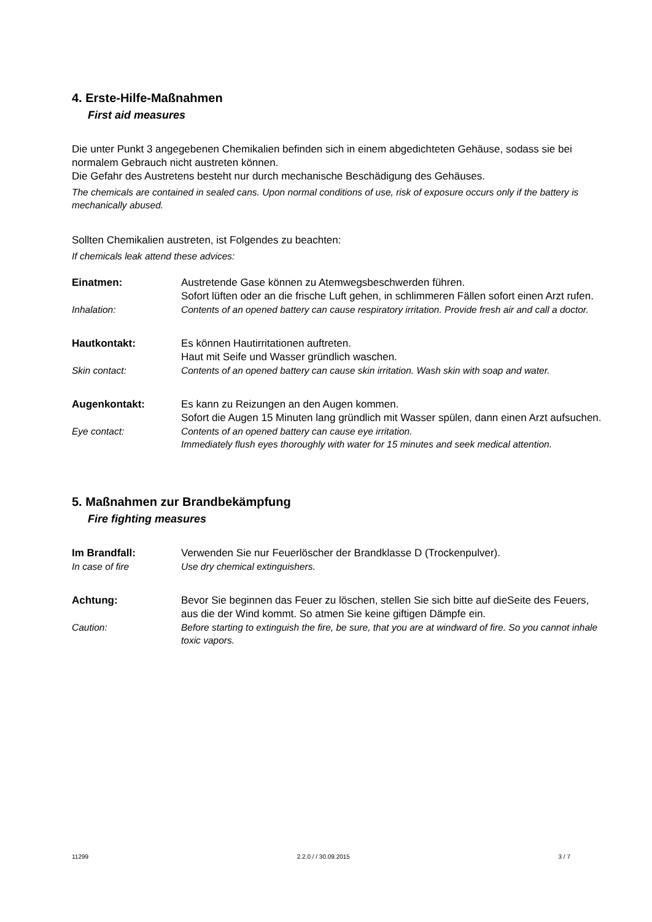4. Erste-Hilfe-Maßnahmen
First aid measures
Die unter Punkt 3 angegebenen Chemikalien befinden sich in einem abgedichteten Gehäuse, sodass sie bei normalem Gebrauch nicht austreten können.
Die Gefahr des Austretens besteht nur durch mechanische Beschädigung des Gehäuses.
The chemicals are contained in sealed cans. Upon normal conditions of use, risk of exposure occurs only if the battery is mechanically abused.
Sollten Chemikalien austreten, ist Folgendes zu beachten:
If chemicals leak attend these advices:
Einatmen: Austretende Gase können zu Atemwegsbeschwerden führen.
Sofort lüften oder an die frische Luft gehen, in schlimmeren Fällen sofort einen Arzt rufen.
Inhalation: Contents of an opened battery can cause respiratory irritation. Provide fresh air and call a doctor.
Hautkontakt: Es können Hautirritationen auftreten.
Haut mit Seife und Wasser gründlich waschen.
Skin contact: Contents of an opened battery can cause skin irritation. Wash skin with soap and water.
Augenkontakt: Es kann zu Reizungen an den Augen kommen.
Sofort die Augen 15 Minuten lang gründlich mit Wasser spülen, dann einen Arzt aufsuchen.
Eye contact: Contents of an opened battery can cause eye irritation.
Immediately flush eyes thoroughly with water for 15 minutes and seek medical attention.
5. Maßnahmen zur Brandbekämpfung
Fire fighting measures
Im Brandfall: Verwenden Sie nur Feuerlöscher der Brandklasse D (Trockenpulver).
In case of fire Use dry chemical extinguishers.
Achtung: Bevor Sie beginnen das Feuer zu löschen, stellen Sie sich bitte auf dieSeite des Feuers, aus die der Wind kommt. So atmen Sie keine giftigen Dämpfe ein.
Caution: Before starting to extinguish the fire, be sure, that you are at windward of fire. So you cannot inhale toxic vapors.
11299 2.2.0 / / 30.09.2015 3 / 7